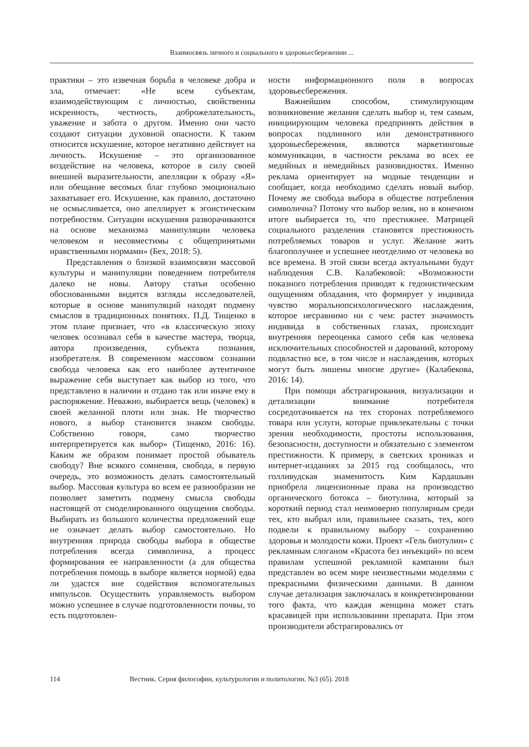Взаимосвязь личного и социального в здоровьесбережении ...
практики – это извечная борьба в человеке добра и зла, отмечает: «Не всем субъектам, взаимодействующим с личностью, свойственны искренность, честность, доброжелательность, уважение и забота о другом. Именно они часто создают ситуации духовной опасности. К таким относится искушение, которое негативно действует на личность. Искушение – это организованное воздействие на человека, которое в силу своей внешней выразительности, апелляции к образу «Я» или обещание весомых благ глубоко эмоционально захватывает его. Искушение, как правило, достаточно не осмысливается, оно апеллирует к эгоистическим потребностям. Ситуации искушения разворачиваются на основе механизма манипуляции человека человеком и несовместимы с общепринятыми нравственными нормами» (Бех, 2018: 5).
Представления о близкой взаимосвязи массовой культуры и манипуляции поведением потребителя далеко не новы. Автору статьи особенно обоснованными видятся взгляды исследователей, которые в основе манипуляций находят подмену смыслов в традиционных понятиях. П.Д. Тищенко в этом плане признает, что «в классическую эпоху человек осознавал себя в качестве мастера, творца, автора произведения, субъекта познания, изобретателя. В современном массовом сознании свобода человека как его наиболее аутентичное выражение себя выступает как выбор из того, что представлено в наличии и отдано так или иначе ему в распоряжение. Неважно, выбирается вещь (человек) в своей желанной плоти или знак. Не творчество нового, а выбор становится знаком свободы. Собственно говоря, само творчество интерпретируется как выбор» (Тищенко, 2016: 16). Каким же образом понимает простой обыватель свободу? Вне всякого сомнения, свобода, в первую очередь, это возможность делать самостоятельный выбор. Массовая культура во всем ее разнообразии не позволяет заметить подмену смысла свободы настоящей от смоделированного ощущения свободы. Выбирать из большого количества предложений еще не означает делать выбор самостоятельно. Но внутренняя природа свободы выбора в обществе потребления всегда символична, а процесс формирования ее направленности (а для общества потребления помощь в выборе является нормой) едва ли удастся вне содействия вспомогательных импульсов. Осуществить управляемость выбором можно успешнее в случае подготовленности почвы, то есть подготовлен-
ности информационного поля в вопросах здоровьесбережения.
Важнейшим способом, стимулирующим возникновение желания сделать выбор и, тем самым, инициирующим человека предпринять действия в вопросах подлинного или демонстративного здоровьесбережения, являются маркетинговые коммуникации, в частности реклама во всех ее медийных и немедийных разновидностях. Именно реклама ориентирует на модные тенденции и сообщает, когда необходимо сделать новый выбор. Почему же свобода выбора в обществе потребления символична? Потому что выбор велик, но в конечном итоге выбирается то, что престижнее. Матрицей социального разделения становятся престижность потребляемых товаров и услуг. Желание жить благополучнее и успешнее неотделимо от человека во все времена. В этой связи всегда актуальными будут наблюдения С.В. Калабековой: «Возможности показного потребления приводят к гедонистическим ощущениям обладания, что формирует у индивида чувство моральнопсихологического наслаждения, которое несравнимо ни с чем: растет значимость индивида в собственных глазах, происходит внутренняя переоценка самого себя как человека исключительных способностей и дарований, которому подвластно все, в том числе и наслаждения, которых могут быть лишены многие другие» (Калабекова, 2016: 14).
При помощи абстрагирования, визуализации и детализации внимание потребителя сосредотачивается на тех сторонах потребляемого товара или услуги, которые привлекательны с точки зрения необходимости, простоты использования, безопасности, доступности и обязательно с элементом престижности. К примеру, в светских хрониках и интернет-изданиях за 2015 год сообщалось, что голливудская знаменитость Ким Кардашьян приобрела лицензионные права на производство органического ботокса – биотулина, который за короткий период стал неимоверно популярным среди тех, кто выбрал или, правильнее сказать, тех, кого подвели к правильному выбору – сохранению здоровья и молодости кожи. Проект «Гель биотулин» с рекламным слоганом «Красота без инъекций» по всем правилам успешной рекламной кампании был представлен во всем мире неизвестными моделями с прекрасными физическими данными. В данном случае детализация заключалась в конкретизировании того факта, что каждая женщина может стать красавицей при использовании препарата. При этом производители абстрагировались от
114 Вестник. Серия философии, культурологии и политологии. №3 (65). 2018